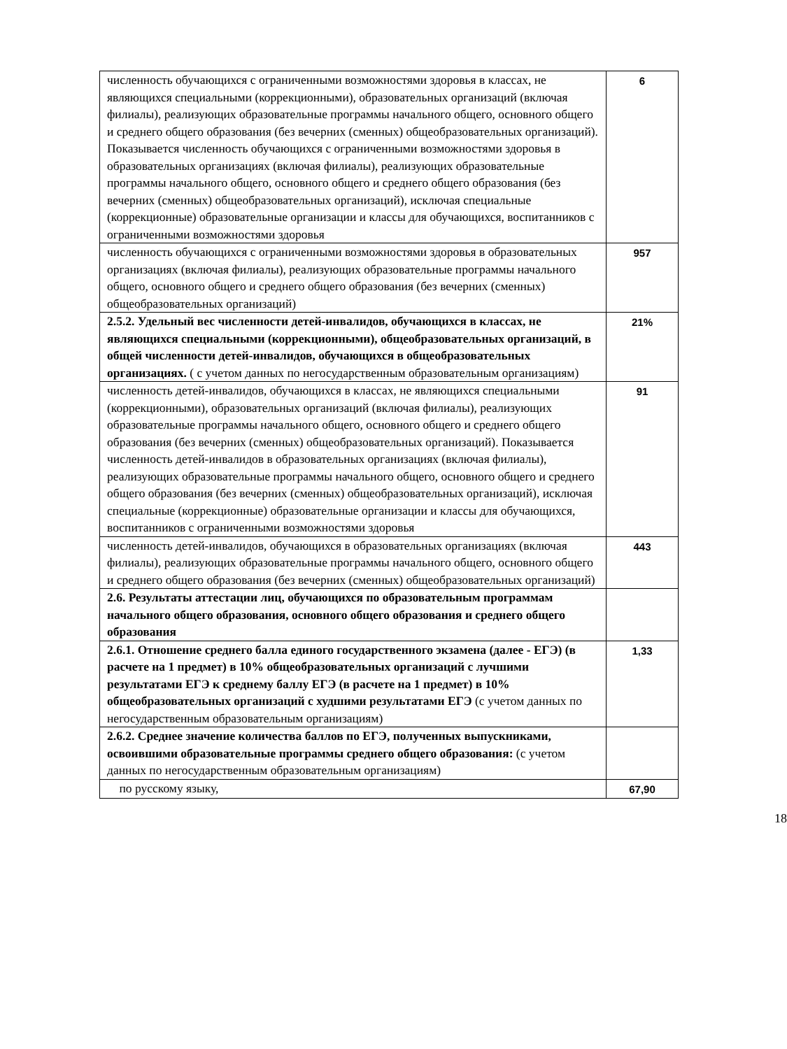| численность обучающихся с ограниченными возможностями здоровья в классах, не являющихся специальными (коррекционными), образовательных организаций (включая филиалы), реализующих образовательные программы начального общего, основного общего и среднего общего образования (без вечерних (сменных) общеобразовательных организаций). Показывается численность обучающихся с ограниченными возможностями здоровья в образовательных организациях (включая филиалы), реализующих образовательные программы начального общего, основного общего и среднего общего образования (без вечерних (сменных) общеобразовательных организаций), исключая специальные (коррекционные) образовательные организации и классы для обучающихся, воспитанников с ограниченными возможностями здоровья | 6 |
| численность обучающихся с ограниченными возможностями здоровья в образовательных организациях (включая филиалы), реализующих образовательные программы начального общего, основного общего и среднего общего образования (без вечерних (сменных) общеобразовательных организаций) | 957 |
| 2.5.2. Удельный вес численности детей-инвалидов, обучающихся в классах, не являющихся специальными (коррекционными), общеобразовательных организаций, в общей численности детей-инвалидов, обучающихся в общеобразовательных организациях. ( с учетом данных по негосударственным образовательным организациям) | 21% |
| численность детей-инвалидов, обучающихся в классах, не являющихся специальными (коррекционными), образовательных организаций (включая филиалы), реализующих образовательные программы начального общего, основного общего и среднего общего образования (без вечерних (сменных) общеобразовательных организаций). Показывается численность детей-инвалидов в образовательных организациях (включая филиалы), реализующих образовательные программы начального общего, основного общего и среднего общего образования (без вечерних (сменных) общеобразовательных организаций), исключая специальные (коррекционные) образовательные организации и классы для обучающихся, воспитанников с ограниченными возможностями здоровья | 91 |
| численность детей-инвалидов, обучающихся в образовательных организациях (включая филиалы), реализующих образовательные программы начального общего, основного общего и среднего общего образования (без вечерних (сменных) общеобразовательных организаций) | 443 |
| 2.6. Результаты аттестации лиц, обучающихся по образовательным программам начального общего образования, основного общего образования и среднего общего образования | |
| 2.6.1. Отношение среднего балла единого государственного экзамена (далее - ЕГЭ) (в расчете на 1 предмет) в 10% общеобразовательных организаций с лучшими результатами ЕГЭ к среднему баллу ЕГЭ (в расчете на 1 предмет) в 10% общеобразовательных организаций с худшими результатами ЕГЭ (с учетом данных по негосударственным образовательным организациям) | 1,33 |
| 2.6.2. Среднее значение количества баллов по ЕГЭ, полученных выпускниками, освоившими образовательные программы среднего общего образования: (с учетом данных по негосударственным образовательным организациям) | |
| по русскому языку, | 67,90 |
18